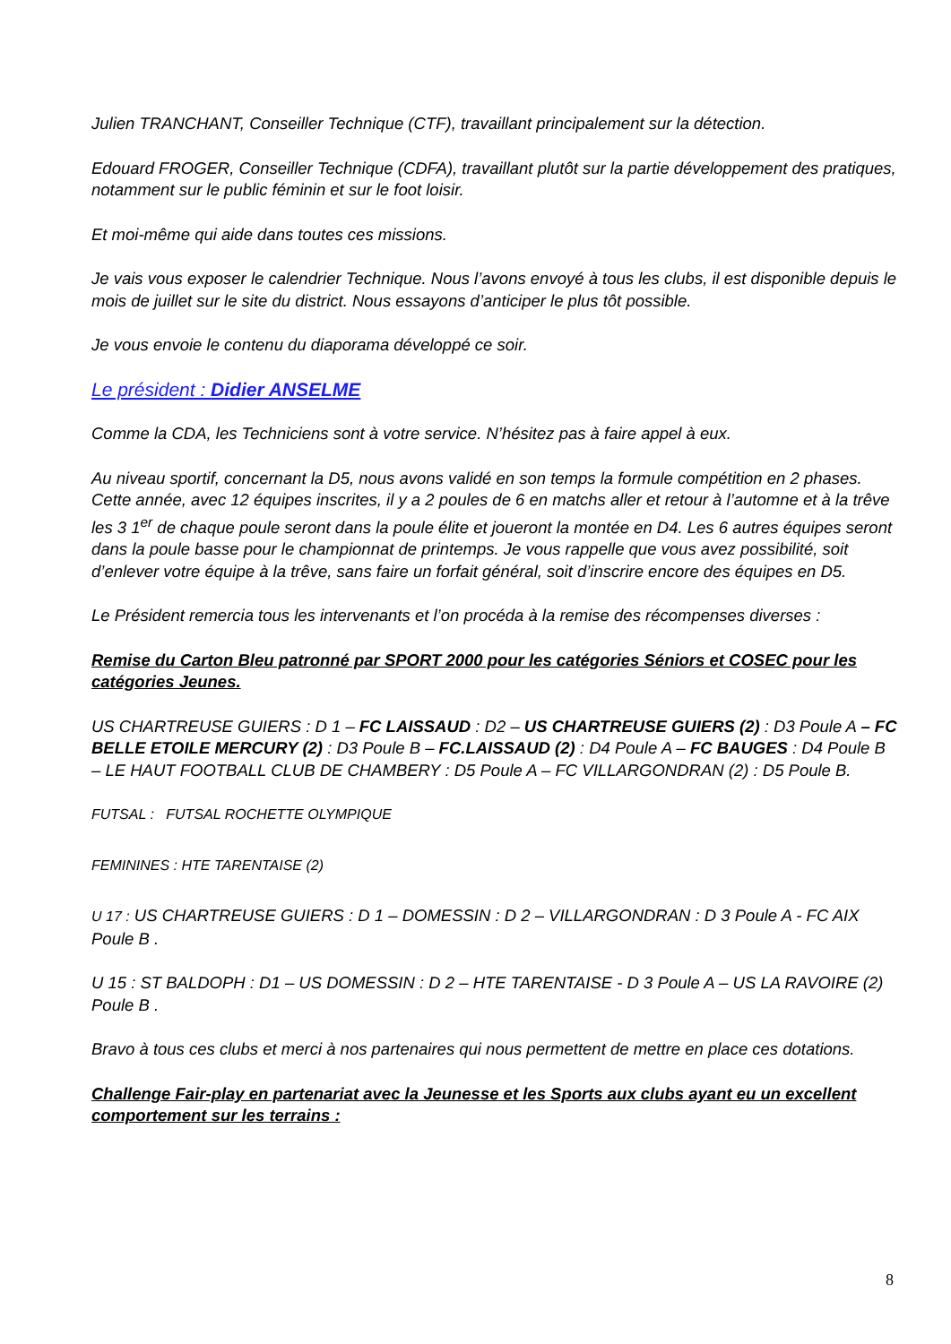Julien TRANCHANT, Conseiller Technique (CTF), travaillant principalement sur la détection.
Edouard FROGER, Conseiller Technique (CDFA), travaillant plutôt sur la partie développement des pratiques, notamment sur le public féminin et sur le foot loisir.
Et moi-même qui aide dans toutes ces missions.
Je vais vous exposer le calendrier Technique. Nous l’avons envoyé à tous les clubs, il est disponible depuis le mois de juillet sur le site du district. Nous essayons d’anticiper le plus tôt possible.
Je vous envoie le contenu du diaporama développé ce soir.
Le président : Didier ANSELME
Comme la CDA, les Techniciens sont à votre service. N’hésitez pas à faire appel à eux.
Au niveau sportif, concernant la D5, nous avons validé en son temps la formule compétition en 2 phases. Cette année, avec 12 équipes inscrites, il y a 2 poules de 6 en matchs aller et retour à l’automne et à la trêve les 3 1<sup>er</sup> de chaque poule seront dans la poule élite et joueront la montée en D4. Les 6 autres équipes seront dans la poule basse pour le championnat de printemps. Je vous rappelle que vous avez possibilité, soit d’enlever votre équipe à la trêve, sans faire un forfait général, soit d’inscrire encore des équipes en D5.
Le Président remercia tous les intervenants et l’on procéda à la remise des récompenses diverses :
Remise du Carton Bleu patronné par SPORT 2000 pour les catégories Séniors et COSEC pour les catégories Jeunes.
US CHARTREUSE GUIERS : D 1 – FC LAISSAUD : D2 – US CHARTREUSE GUIERS (2) : D3 Poule A – FC BELLE ETOILE MERCURY (2) : D3 Poule B – FC.LAISSAUD (2) : D4 Poule A – FC BAUGES : D4 Poule B – LE HAUT FOOTBALL CLUB DE CHAMBERY : D5 Poule A – FC VILLARGONDRAN (2) : D5 Poule B.
FUTSAL : FUTSAL ROCHETTE OLYMPIQUE
FEMININES : HTE TARENTAISE (2)
U 17 : US CHARTREUSE GUIERS : D 1 – DOMESSIN : D 2 – VILLARGONDRAN : D 3 Poule A - FC AIX Poule B .
U 15 : ST BALDOPH : D1 – US DOMESSIN : D 2 – HTE TARENTAISE - D 3 Poule A – US LA RAVOIRE (2) Poule B .
Bravo à tous ces clubs et merci à nos partenaires qui nous permettent de mettre en place ces dotations.
Challenge Fair-play en partenariat avec la Jeunesse et les Sports aux clubs ayant eu un excellent comportement sur les terrains :
8